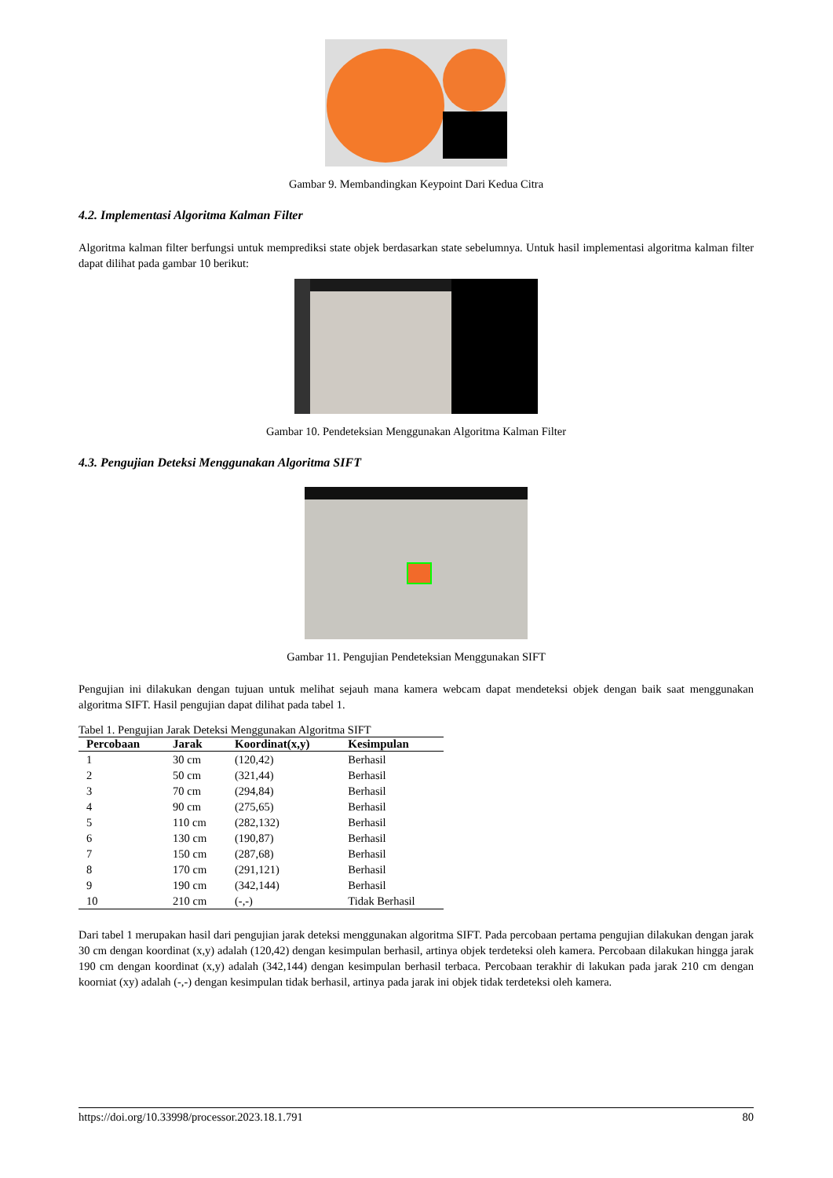Gambar 9. Membandingkan Keypoint Dari Kedua Citra
4.2. Implementasi Algoritma Kalman Filter
Algoritma kalman filter berfungsi untuk memprediksi state objek berdasarkan state sebelumnya. Untuk hasil implementasi algoritma kalman filter dapat dilihat pada gambar 10 berikut:
Gambar 10. Pendeteksian Menggunakan Algoritma Kalman Filter
4.3. Pengujian Deteksi Menggunakan Algoritma SIFT
Gambar 11. Pengujian Pendeteksian Menggunakan SIFT
Pengujian ini dilakukan dengan tujuan untuk melihat sejauh mana kamera webcam dapat mendeteksi objek dengan baik saat menggunakan algoritma SIFT. Hasil pengujian dapat dilihat pada tabel 1.
Tabel 1. Pengujian Jarak Deteksi Menggunakan Algoritma SIFT
| Percobaan | Jarak | Koordinat(x,y) | Kesimpulan |
| --- | --- | --- | --- |
| 1 | 30 cm | (120,42) | Berhasil |
| 2 | 50 cm | (321,44) | Berhasil |
| 3 | 70 cm | (294,84) | Berhasil |
| 4 | 90 cm | (275,65) | Berhasil |
| 5 | 110 cm | (282,132) | Berhasil |
| 6 | 130 cm | (190,87) | Berhasil |
| 7 | 150 cm | (287,68) | Berhasil |
| 8 | 170 cm | (291,121) | Berhasil |
| 9 | 190 cm | (342,144) | Berhasil |
| 10 | 210 cm | (-,-) | Tidak Berhasil |
Dari tabel 1 merupakan hasil dari pengujian jarak deteksi menggunakan algoritma SIFT. Pada percobaan pertama pengujian dilakukan dengan jarak 30 cm dengan koordinat (x,y) adalah (120,42) dengan kesimpulan berhasil, artinya objek terdeteksi oleh kamera. Percobaan dilakukan hingga jarak 190 cm dengan koordinat (x,y) adalah (342,144) dengan kesimpulan berhasil terbaca. Percobaan terakhir di lakukan pada jarak 210 cm dengan koorniat (xy) adalah (-,-) dengan kesimpulan tidak berhasil, artinya pada jarak ini objek tidak terdeteksi oleh kamera.
https://doi.org/10.33998/processor.2023.18.1.791 80